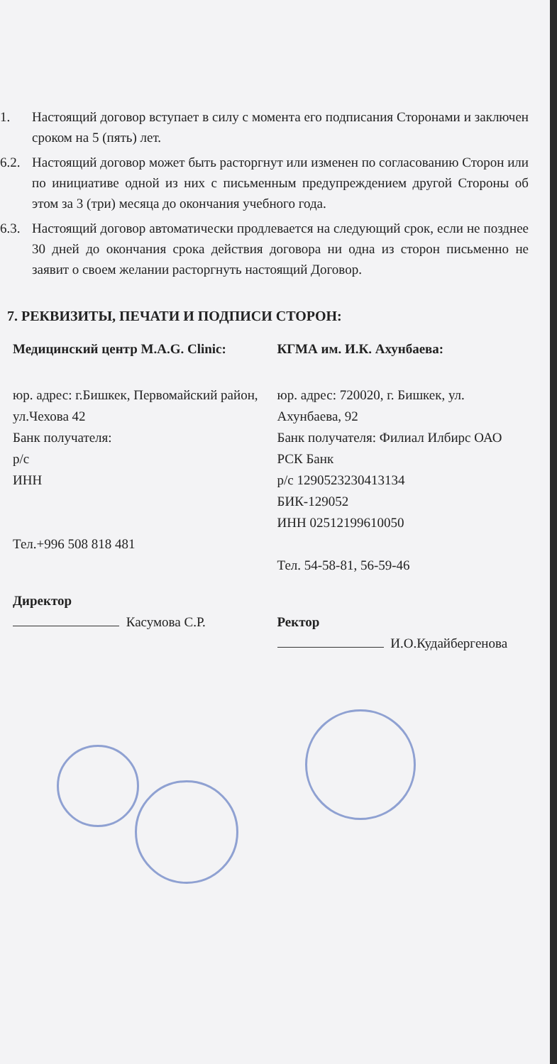1. Настоящий договор вступает в силу с момента его подписания Сторонами и заключен сроком на 5 (пять) лет.
6.2. Настоящий договор может быть расторгнут или изменен по согласованию Сторон или по инициативе одной из них с письменным предупреждением другой Стороны об этом за 3 (три) месяца до окончания учебного года.
6.3. Настоящий договор автоматически продлевается на следующий срок, если не позднее 30 дней до окончания срока действия договора ни одна из сторон письменно не заявит о своем желании расторгнуть настоящий Договор.
7. РЕКВИЗИТЫ, ПЕЧАТИ И ПОДПИСИ СТОРОН:
Медицинский центр M.A.G. Clinic:
юр. адрес: г.Бишкек, Первомайский район, ул.Чехова 42
Банк получателя:
р/с
ИНН
Тел.+996 508 818 481
Директор
Касумова С.Р.
КГМА им. И.К. Ахунбаева:
юр. адрес: 720020, г. Бишкек, ул. Ахунбаева, 92
Банк получателя: Филиал Илбирс ОАО РСК Банк
р/с 1290523230413134
БИК-129052
ИНН 02512199610050
Тел. 54-58-81, 56-59-46
Ректор
И.О.Кудайбергенова